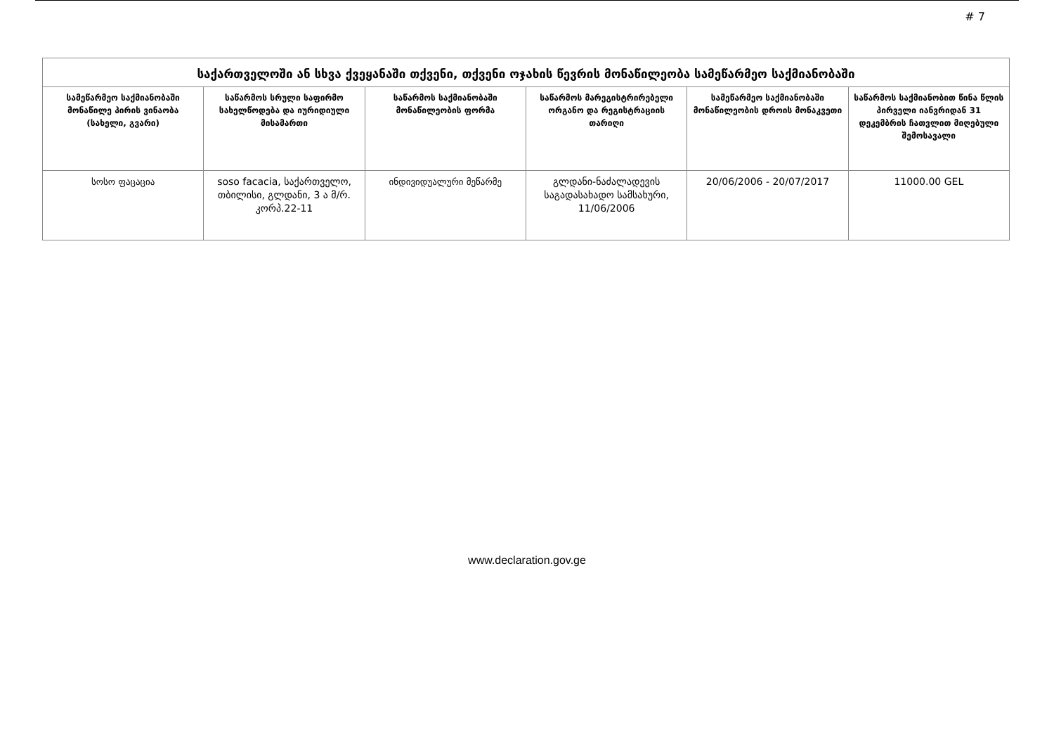# 7
| საქართველოში ან სხვა ქვეყანაში თქვენი, თქვენი ოჯახის წევრის მონაწილეობა სამეწარმეო საქმიანობაში | | | | | |
| --- | --- | --- | --- | --- | --- |
| სამეწარმეო საქმიანობაში მონაწილე პირის ვინაობა (სახელი, გვარი) | საწარმოს სრული საფირმო სახელწოდება და იურიდიული მისამართი | საწარმოს საქმიანობაში მონაწილეობის ფორმა | საწარმოს მარეგისტრირებელი ორგანო და რეგისტრაციის თარიღი | სამეწარმეო საქმიანობაში მონაწილეობის დროის მონაკვეთი | საწარმოს საქმიანობით წინა წლის პირველი იანვრიდან 31 დეკემბრის ჩათვლით მიღებული შემოსავალი |
| სოსო ფაცაცია | soso facacia, საქართველო, თბილისი, გლდანი, 3 ა მ/რ. კორპ.22-11 | ინდივიდუალური მეწარმე | გლდანი-ნაძალადევის საგადასახადო სამსახური, 11/06/2006 | 20/06/2006 - 20/07/2017 | 11000.00 GEL |
www.declaration.gov.ge